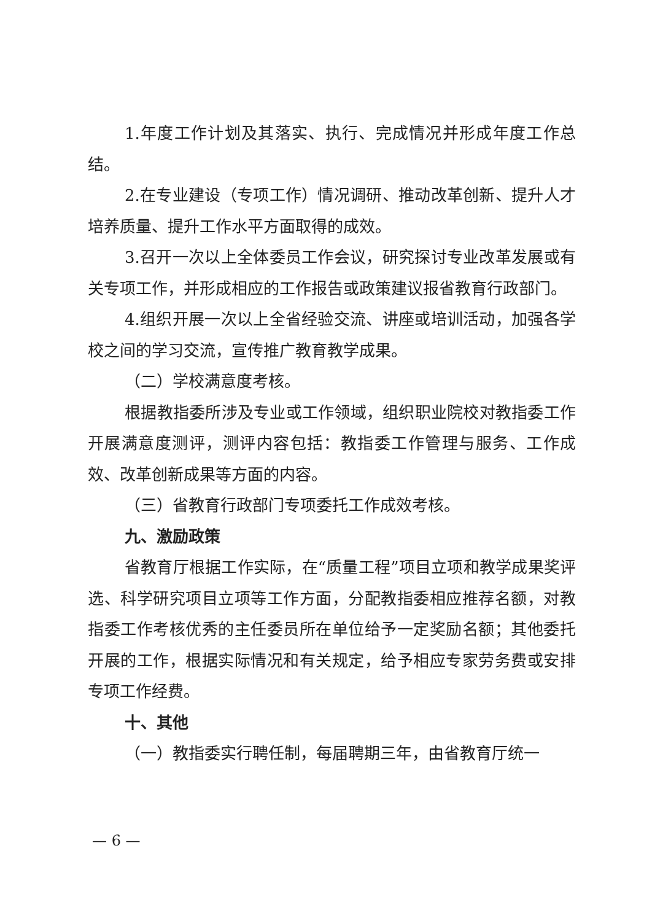1.年度工作计划及其落实、执行、完成情况并形成年度工作总结。
2.在专业建设（专项工作）情况调研、推动改革创新、提升人才培养质量、提升工作水平方面取得的成效。
3.召开一次以上全体委员工作会议，研究探讨专业改革发展或有关专项工作，并形成相应的工作报告或政策建议报省教育行政部门。
4.组织开展一次以上全省经验交流、讲座或培训活动，加强各学校之间的学习交流，宣传推广教育教学成果。
（二）学校满意度考核。
根据教指委所涉及专业或工作领域，组织职业院校对教指委工作开展满意度测评，测评内容包括：教指委工作管理与服务、工作成效、改革创新成果等方面的内容。
（三）省教育行政部门专项委托工作成效考核。
九、激励政策
省教育厅根据工作实际，在“质量工程”项目立项和教学成果奖评选、科学研究项目立项等工作方面，分配教指委相应推荐名额，对教指委工作考核优秀的主任委员所在单位给予一定奖励名额；其他委托开展的工作，根据实际情况和有关规定，给予相应专家劳务费或安排专项工作经费。
十、其他
（一）教指委实行聘任制，每届聘期三年，由省教育厅统一
— 6 —